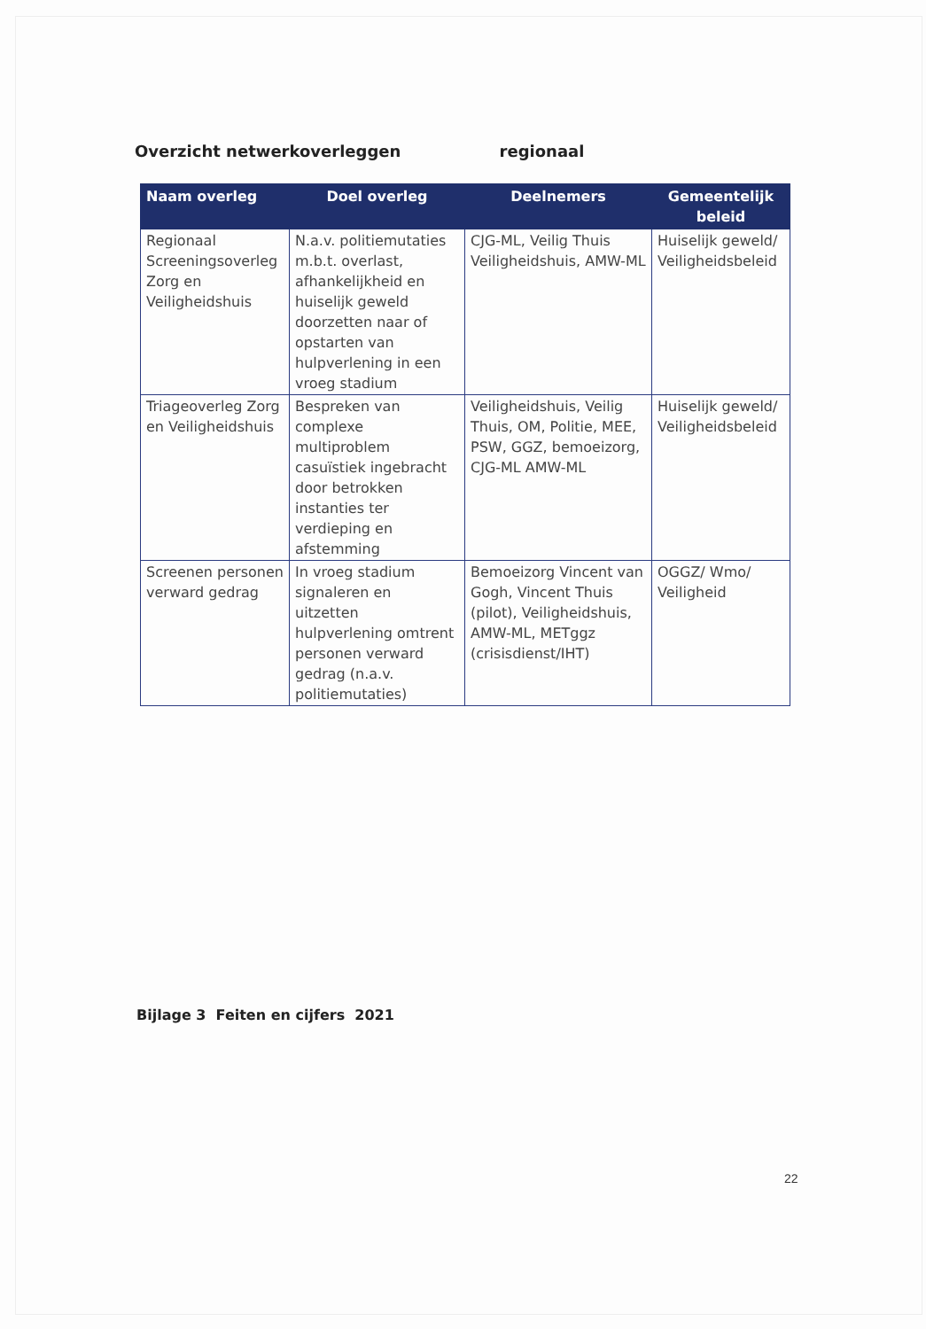Overzicht netwerkoverleggen regionaal
| Naam overleg | Doel overleg | Deelnemers | Gemeentelijk beleid |
| --- | --- | --- | --- |
| Regionaal Screeningsoverleg Zorg en Veiligheidshuis | N.a.v. politiemutaties m.b.t. overlast, afhankelijkheid en huiselijk geweld doorzetten naar of opstarten van hulpverlening in een vroeg stadium | CJG-ML, Veilig Thuis Veiligheidshuis, AMW-ML | Huiselijk geweld/ Veiligheidsbeleid |
| Triageoverleg Zorg en Veiligheidshuis | Bespreken van complexe multiproblem casuïstiek ingebracht door betrokken instanties ter verdieping en afstemming | Veiligheidshuis, Veilig Thuis, OM, Politie, MEE, PSW, GGZ, bemoeizorg, CJG-ML AMW-ML | Huiselijk geweld/ Veiligheidsbeleid |
| Screenen personen verward gedrag | In vroeg stadium signaleren en uitzetten hulpverlening omtrent personen verward gedrag (n.a.v. politiemutaties) | Bemoeizorg Vincent van Gogh, Vincent Thuis (pilot), Veiligheidshuis, AMW-ML, METggz (crisisdienst/IHT) | OGGZ/ Wmo/ Veiligheid |
Bijlage 3 Feiten en cijfers 2021
22